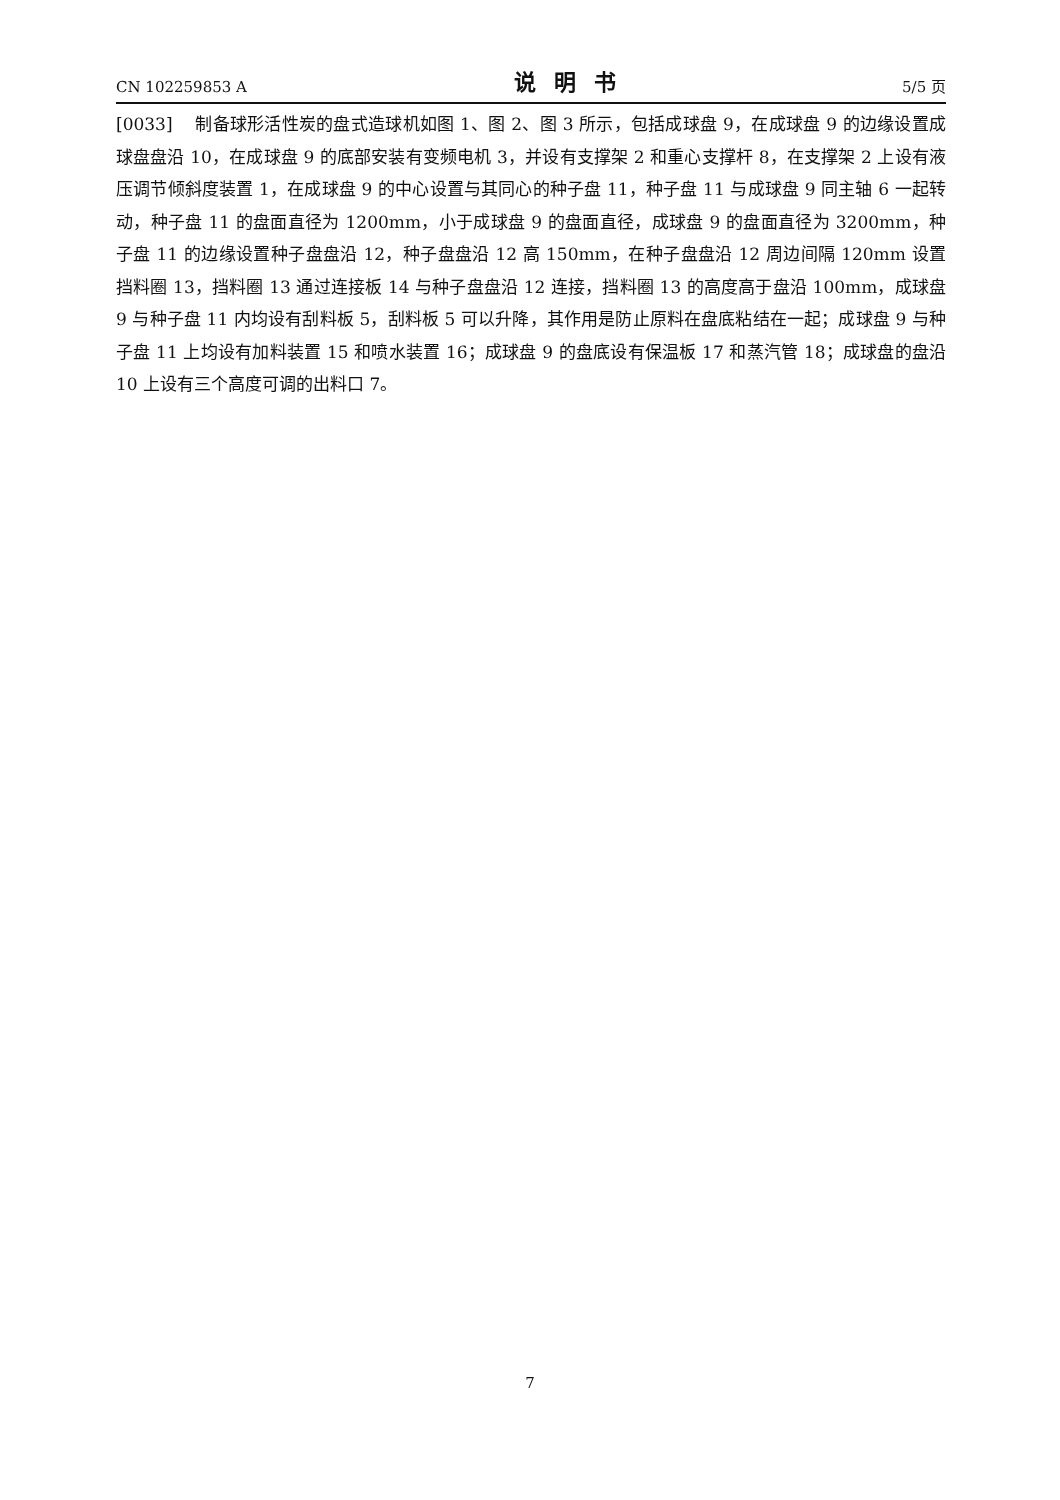CN 102259853 A 说明书 5/5 页
[0033] 制备球形活性炭的盘式造球机如图 1、图 2、图 3 所示，包括成球盘 9，在成球盘 9 的边缘设置成球盘盘沿 10，在成球盘 9 的底部安装有变频电机 3，并设有支撑架 2 和重心支撑杆 8，在支撑架 2 上设有液压调节倾斜度装置 1，在成球盘 9 的中心设置与其同心的种子盘 11，种子盘 11 与成球盘 9 同主轴 6 一起转动，种子盘 11 的盘面直径为 1200mm，小于成球盘 9 的盘面直径，成球盘 9 的盘面直径为 3200mm，种子盘 11 的边缘设置种子盘盘沿 12，种子盘盘沿 12 高 150mm，在种子盘盘沿 12 周边间隔 120mm 设置挡料圈 13，挡料圈 13 通过连接板 14 与种子盘盘沿 12 连接，挡料圈 13 的高度高于盘沿 100mm，成球盘 9 与种子盘 11 内均设有刮料板 5，刮料板 5 可以升降，其作用是防止原料在盘底粘结在一起；成球盘 9 与种子盘 11 上均设有加料装置 15 和喷水装置 16；成球盘 9 的盘底设有保温板 17 和蒸汽管 18；成球盘的盘沿 10 上设有三个高度可调的出料口 7。
7